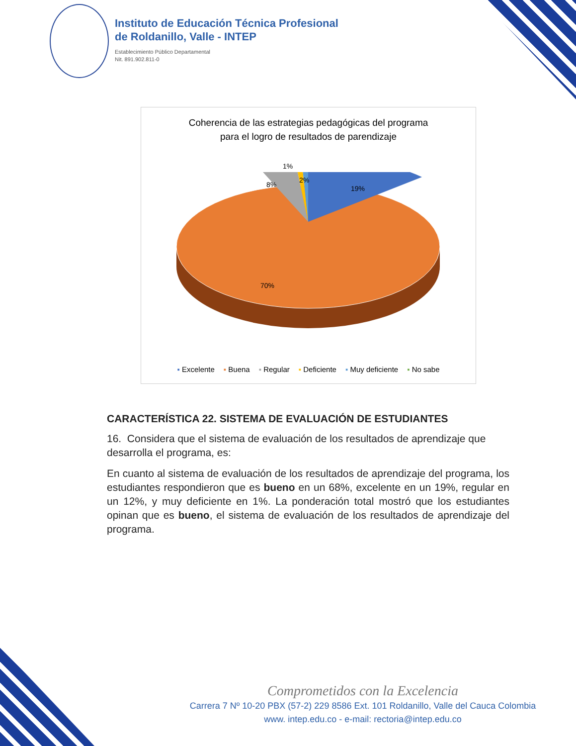Instituto de Educación Técnica Profesional
de Roldanillo, Valle - INTEP
Establecimiento Público Departamental
Nit. 891.902.811-0
Coherencia de las estrategias pedagógicas del programa
para el logro de resultados de parendizaje
1%
8%
2%
19%
70%
▪ Excelente ▪ Buena ▪ Regular ▪ Deficiente ▪ Muy deficiente ▪ No sabe
CARACTERÍSTICA 22. SISTEMA DE EVALUACIÓN DE ESTUDIANTES
16. Considera que el sistema de evaluación de los resultados de aprendizaje que desarrolla el programa, es:
En cuanto al sistema de evaluación de los resultados de aprendizaje del programa, los estudiantes respondieron que es bueno en un 68%, excelente en un 19%, regular en un 12%, y muy deficiente en 1%. La ponderación total mostró que los estudiantes opinan que es bueno, el sistema de evaluación de los resultados de aprendizaje del programa.
Comprometidos con la Excelencia
Carrera 7 Nº 10-20 PBX (57-2) 229 8586 Ext. 101 Roldanillo, Valle del Cauca Colombia
www. intep.edu.co - e-mail: rectoria@intep.edu.co